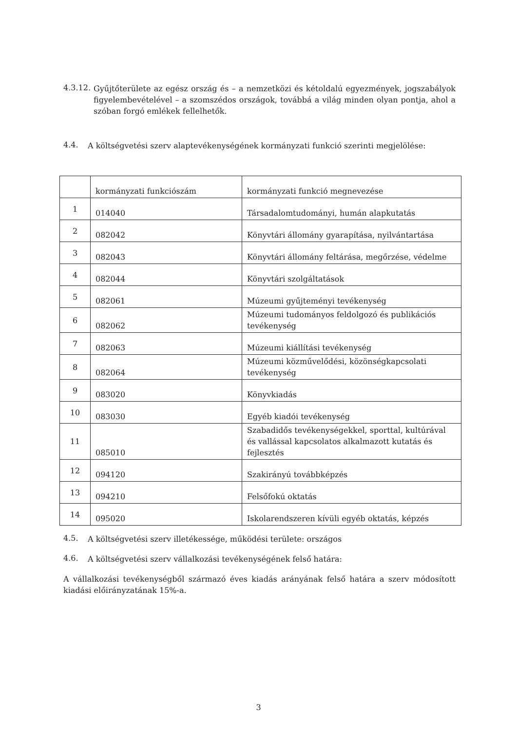4.3.12.
Gyűjtőterülete az egész ország és – a nemzetközi és kétoldalú egyezmények, jogszabályok figyelembevételével – a szomszédos országok, továbbá a világ minden olyan pontja, ahol a szóban forgó emlékek fellelhetők.
4.4.
A költségvetési szerv alaptevékenységének kormányzati funkció szerinti megjelölése:
| | kormányzati funkciószám | kormányzati funkció megnevezése |
| 1 | 014040 | Társadalomtudományi, humán alapkutatás |
| 2 | 082042 | Könyvtári állomány gyarapítása, nyilvántartása |
| 3 | 082043 | Könyvtári állomány feltárása, megőrzése, védelme |
| 4 | 082044 | Könyvtári szolgáltatások |
| 5 | 082061 | Múzeumi gyűjteményi tevékenység |
| 6 | 082062 | Múzeumi tudományos feldolgozó és publikációs tevékenység |
| 7 | 082063 | Múzeumi kiállítási tevékenység |
| 8 | 082064 | Múzeumi közművelődési, közönségkapcsolati tevékenység |
| 9 | 083020 | Könyvkiadás |
| 10 | 083030 | Egyéb kiadói tevékenység |
| 11 | 085010 | Szabadidős tevékenységekkel, sporttal, kultúrával és vallással kapcsolatos alkalmazott kutatás és fejlesztés |
| 12 | 094120 | Szakirányú továbbképzés |
| 13 | 094210 | Felsőfokú oktatás |
| 14 | 095020 | Iskolarendszeren kívüli egyéb oktatás, képzés |
4.5.
A költségvetési szerv illetékessége, működési területe: országos
4.6.
A költségvetési szerv vállalkozási tevékenységének felső határa:
A vállalkozási tevékenységből származó éves kiadás arányának felső határa a szerv módosított kiadási előirányzatának 15%-a.
3